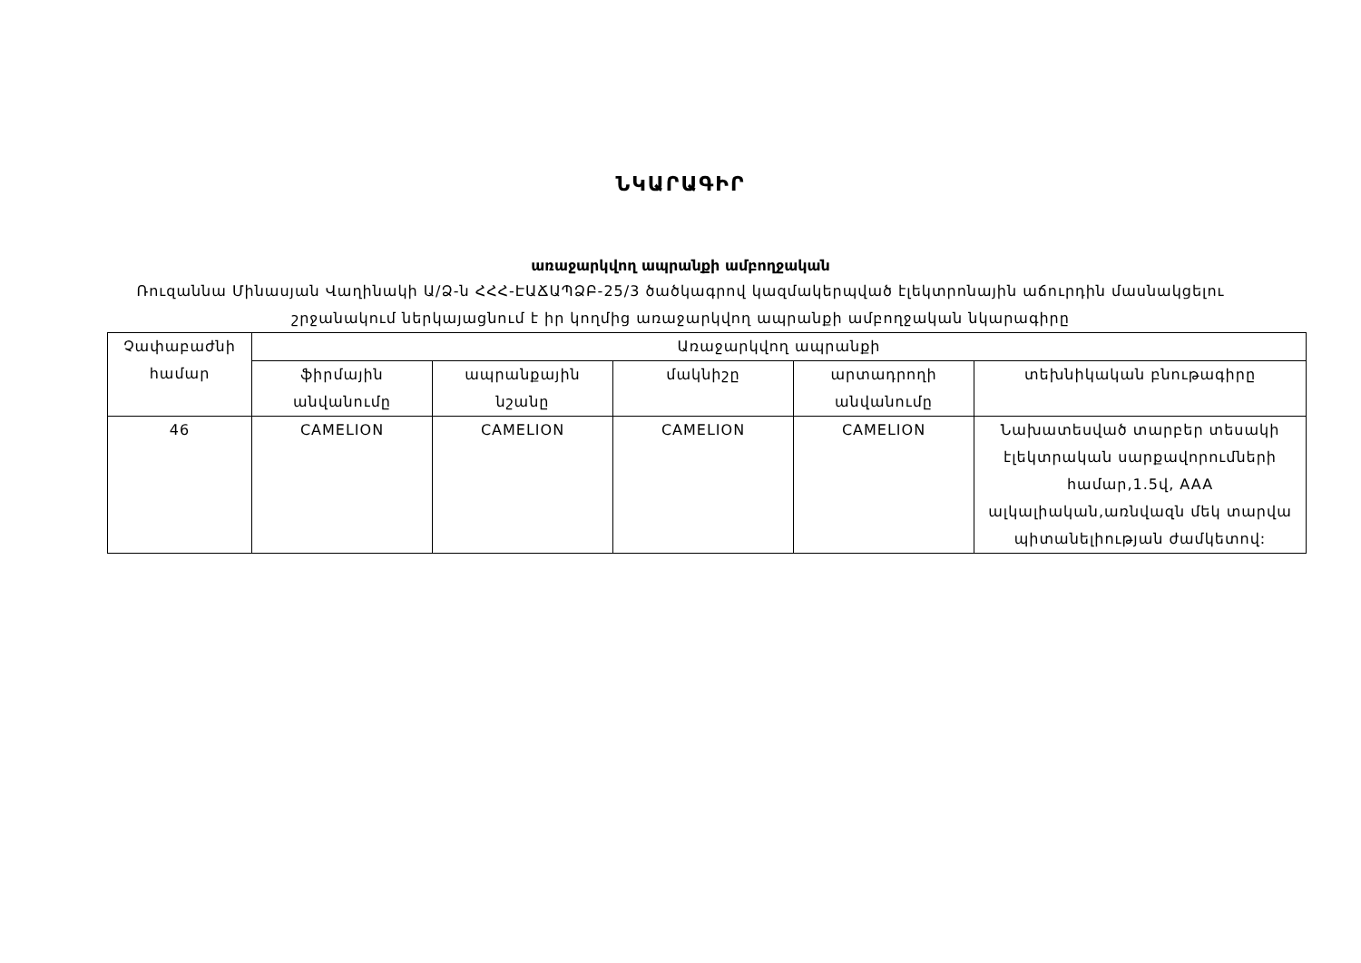ՆԿԱՐԱԳԻՐ
առաջարկվող ապրանքի ամբողջական
Ռուզաննա Մինասյան Վաղինակի Ա/Ձ-ն ՀՀՀ-ԷԱՃԱՊՁԲ-25/3 ծածկագրով կազմակերպված էլեկտրոնային աճուրդին մասնակցելու շրջանակում ներկայացնում է իր կողմից առաջարկվող ապրանքի ամբողջական նկարագիրը
| Չափաբաժնի համար | Առաջարկվող ապրանքի | | | | |
| --- | --- | --- | --- | --- | --- |
| | ֆիրմային անվանումը | ապրանքային նշանը | մակնիշը | արտադրողի անվանումը | տեխնիկական բնութագիրը |
| 46 | CAMELION | CAMELION | CAMELION | CAMELION | Նախատեսված տարբեր տեսակի էլեկտրական սարքավորումների համար,1.5վ, AAA ալկալիական,առնվազն մեկ տարվա պիտանելիության ժամկետով: |